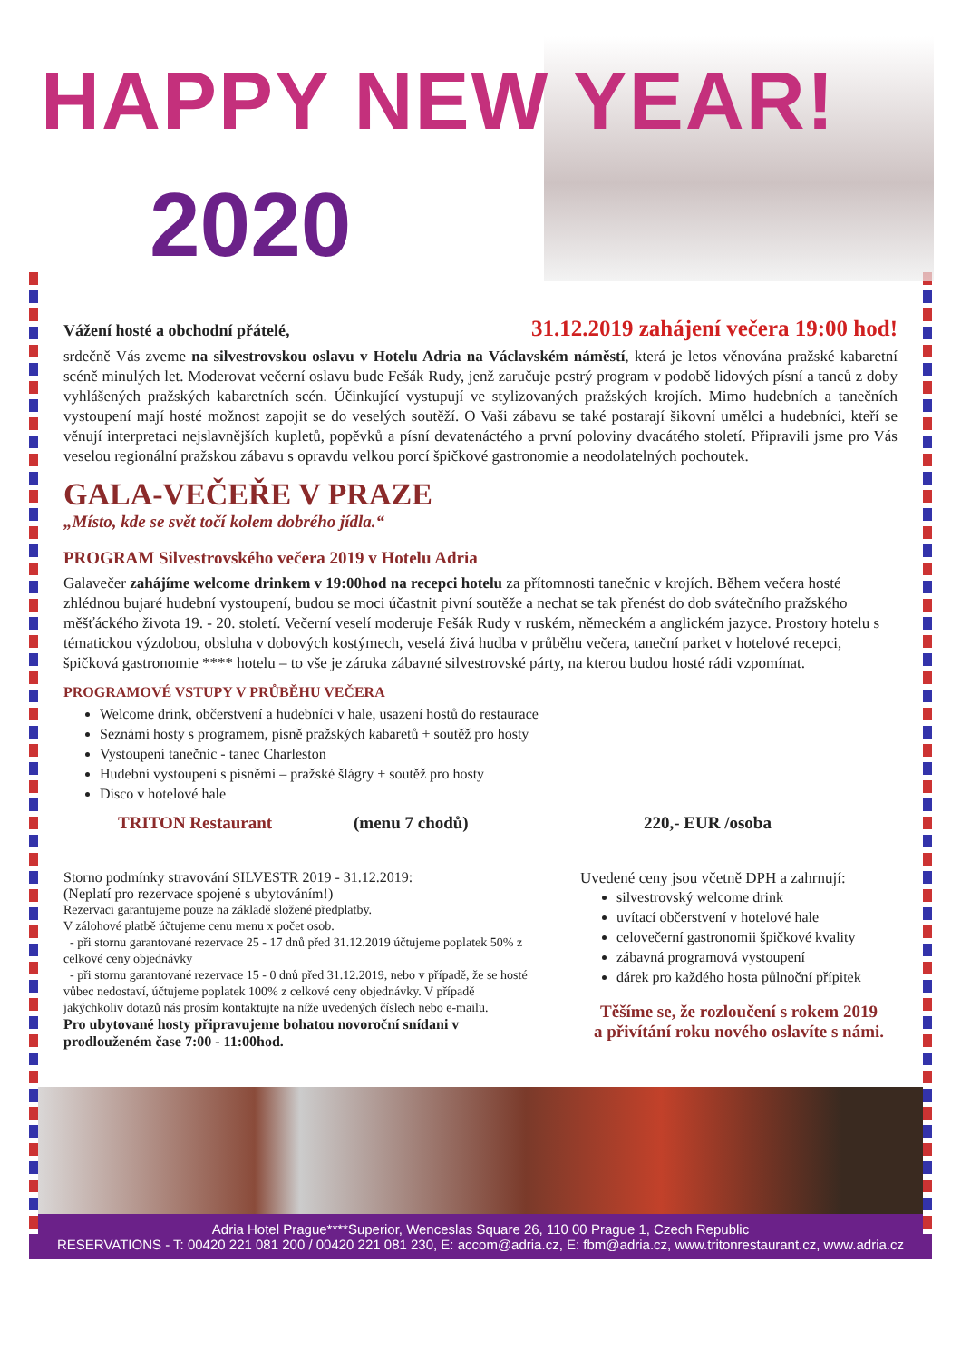HAPPY NEW YEAR!
2020
Vážení hosté a obchodní přátelé, 31.12.2019 zahájení večera 19:00 hod!
srdečně Vás zveme na silvestrovskou oslavu v Hotelu Adria na Václavském náměstí, která je letos věnována pražské kabaretní scéně minulých let. Moderovat večerní oslavu bude Fešák Rudy, jenž zaručuje pestrý program v podobě lidových písní a tanců z doby vyhlášených pražských kabaretních scén. Účinkující vystupují ve stylizovaných pražských krojích. Mimo hudebních a tanečních vystoupení mají hosté možnost zapojit se do veselých soutěží. O Vaši zábavu se také postarají šikovní umělci a hudebníci, kteří se věnují interpretaci nejslavnějších kupletů, popěvků a písní devatenáctého a první poloviny dvacátého století. Připravili jsme pro Vás veselou regionální pražskou zábavu s opravdu velkou porcí špičkové gastronomie a neodolatelných pochoutek.
GALA-VEČEŘE V PRAZE
„Místo, kde se svět točí kolem dobrého jídla.“
PROGRAM Silvestrovského večera 2019 v Hotelu Adria
Galavečer zahájíme welcome drinkem v 19:00hod na recepci hotelu za přítomnosti tanečnic v krojích. Během večera hosté zhlédnou bujaré hudební vystoupení, budou se moci účastnit pivní soutěže a nechat se tak přenést do dob svátečního pražského měšťáckého života 19. - 20. století. Večerní veselí moderuje Fešák Rudy v ruském, německém a anglickém jazyce. Prostory hotelu s tématickou výzdobou, obsluha v dobových kostýmech, veselá živá hudba v průběhu večera, taneční parket v hotelové recepci, špičková gastronomie **** hotelu – to vše je záruka zábavné silvestrovské párty, na kterou budou hosté rádi vzpomínat.
PROGRAMOVÉ VSTUPY V PRŮBĚHU VEČERA
Welcome drink, občerstvení a hudebníci v hale, usazení hostů do restaurace
Seznámí hosty s programem, písně pražských kabaretů + soutěž pro hosty
Vystoupení tanečnic - tanec Charleston
Hudební vystoupení s písněmi – pražské šlágry + soutěž pro hosty
Disco v hotelové hale
TRITON Restaurant (menu 7 chodů) 220,- EUR /osoba
Storno podmínky stravování SILVESTR 2019 - 31.12.2019:
(Neplatí pro rezervace spojené s ubytováním!)
Rezervaci garantujeme pouze na základě složené předplatby.
V zálohové platbě účtujeme cenu menu x počet osob.
- při stornu garantované rezervace 25 - 17 dnů před 31.12.2019 účtujeme poplatek 50% z celkové ceny objednávky
- při stornu garantované rezervace 15 - 0 dnů před 31.12.2019, nebo v případě, že se hosté vůbec nedostaví, účtujeme poplatek 100% z celkové ceny objednávky. V případě jakýchkoliv dotazů nás prosím kontaktujte na níže uvedených číslech nebo e-mailu.
Pro ubytované hosty připravujeme bohatou novoroční snídani v prodlouženém čase 7:00 - 11:00hod.
Uvedené ceny jsou včetně DPH a zahrnují:
silvestrovský welcome drink
uvítací občerstvení v hotelové hale
celovečerní gastronomii špičkové kvality
zábavná programová vystoupení
dárek pro každého hosta půlnoční přípitek
Těšíme se, že rozloučení s rokem 2019
a přivítání roku nového oslavíte s námi.
Adria Hotel Prague****Superior, Wenceslas Square 26, 110 00 Prague 1, Czech Republic
RESERVATIONS - T: 00420 221 081 200 / 00420 221 081 230, E: accom@adria.cz, E: fbm@adria.cz, www.tritonrestaurant.cz, www.adria.cz